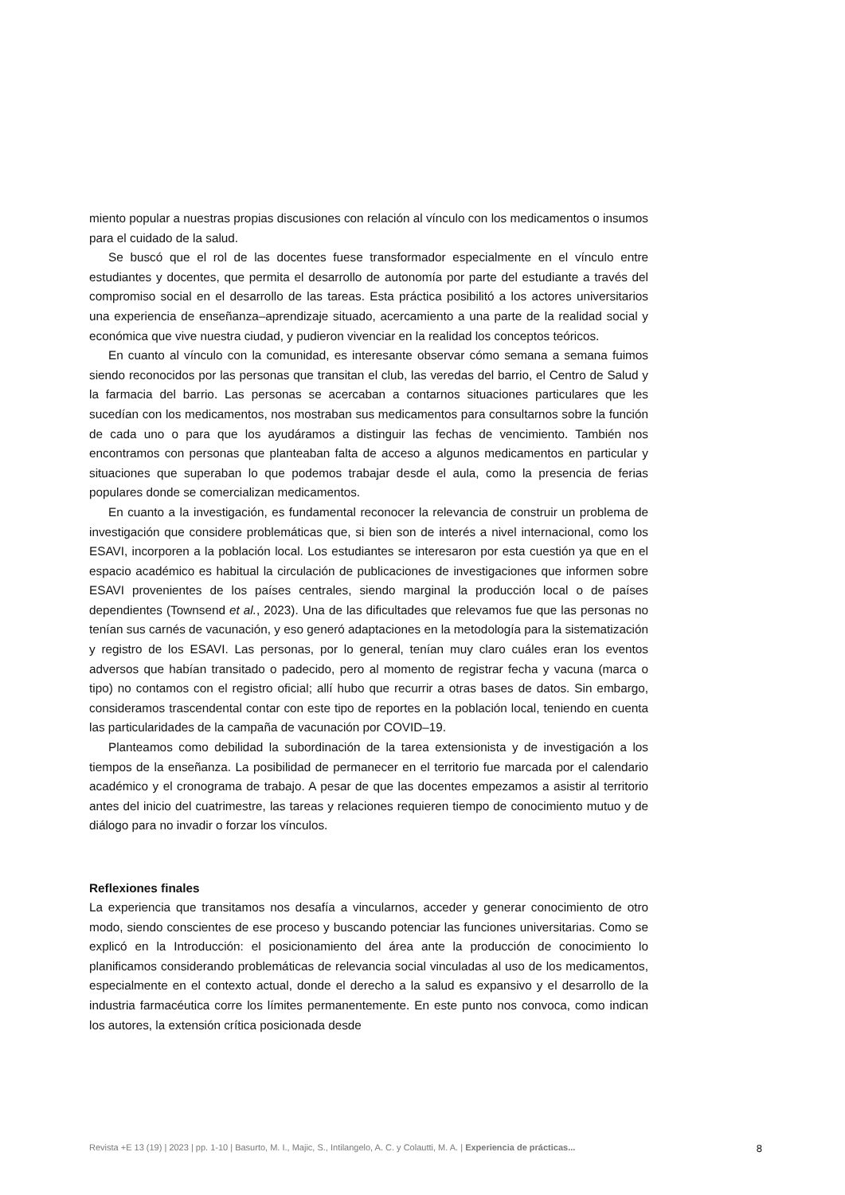miento popular a nuestras propias discusiones con relación al vínculo con los medicamentos o insumos para el cuidado de la salud.
Se buscó que el rol de las docentes fuese transformador especialmente en el vínculo entre estudiantes y docentes, que permita el desarrollo de autonomía por parte del estudiante a través del compromiso social en el desarrollo de las tareas. Esta práctica posibilitó a los actores universitarios una experiencia de enseñanza–aprendizaje situado, acercamiento a una parte de la realidad social y económica que vive nuestra ciudad, y pudieron vivenciar en la realidad los conceptos teóricos.
En cuanto al vínculo con la comunidad, es interesante observar cómo semana a semana fuimos siendo reconocidos por las personas que transitan el club, las veredas del barrio, el Centro de Salud y la farmacia del barrio. Las personas se acercaban a contarnos situaciones particulares que les sucedían con los medicamentos, nos mostraban sus medicamentos para consultarnos sobre la función de cada uno o para que los ayudáramos a distinguir las fechas de vencimiento. También nos encontramos con personas que planteaban falta de acceso a algunos medicamentos en particular y situaciones que superaban lo que podemos trabajar desde el aula, como la presencia de ferias populares donde se comercializan medicamentos.
En cuanto a la investigación, es fundamental reconocer la relevancia de construir un problema de investigación que considere problemáticas que, si bien son de interés a nivel internacional, como los ESAVI, incorporen a la población local. Los estudiantes se interesaron por esta cuestión ya que en el espacio académico es habitual la circulación de publicaciones de investigaciones que informen sobre ESAVI provenientes de los países centrales, siendo marginal la producción local o de países dependientes (Townsend et al., 2023). Una de las dificultades que relevamos fue que las personas no tenían sus carnés de vacunación, y eso generó adaptaciones en la metodología para la sistematización y registro de los ESAVI. Las personas, por lo general, tenían muy claro cuáles eran los eventos adversos que habían transitado o padecido, pero al momento de registrar fecha y vacuna (marca o tipo) no contamos con el registro oficial; allí hubo que recurrir a otras bases de datos. Sin embargo, consideramos trascendental contar con este tipo de reportes en la población local, teniendo en cuenta las particularidades de la campaña de vacunación por COVID–19.
Planteamos como debilidad la subordinación de la tarea extensionista y de investigación a los tiempos de la enseñanza. La posibilidad de permanecer en el territorio fue marcada por el calendario académico y el cronograma de trabajo. A pesar de que las docentes empezamos a asistir al territorio antes del inicio del cuatrimestre, las tareas y relaciones requieren tiempo de conocimiento mutuo y de diálogo para no invadir o forzar los vínculos.
Reflexiones finales
La experiencia que transitamos nos desafía a vincularnos, acceder y generar conocimiento de otro modo, siendo conscientes de ese proceso y buscando potenciar las funciones universitarias. Como se explicó en la Introducción: el posicionamiento del área ante la producción de conocimiento lo planificamos considerando problemáticas de relevancia social vinculadas al uso de los medicamentos, especialmente en el contexto actual, donde el derecho a la salud es expansivo y el desarrollo de la industria farmacéutica corre los límites permanentemente. En este punto nos convoca, como indican los autores, la extensión crítica posicionada desde
Revista +E 13 (19) | 2023 | pp. 1-10 | Basurto, M. I., Majic, S., Intilangelo, A. C. y Colautti, M. A. | Experiencia de prácticas... 8